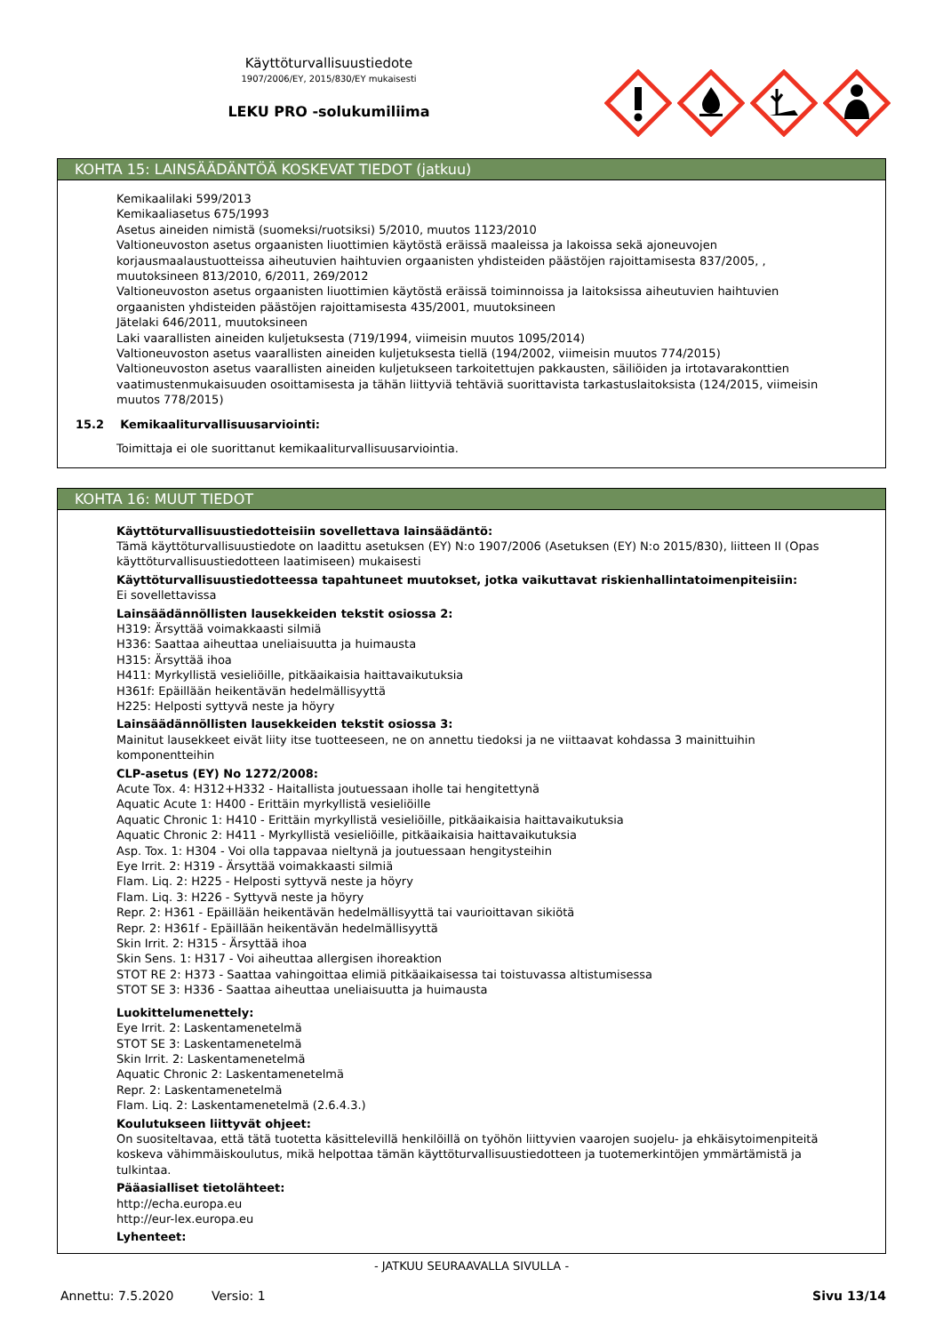Käyttöturvallisuustiedote
1907/2006/EY, 2015/830/EY mukaisesti
LEKU PRO -solukumiliima
KOHTA 15: LAINSÄÄDÄNTÖÄ KOSKEVAT TIEDOT (jatkuu)
Kemikaalilaki 599/2013
Kemikaaliasetus 675/1993
Asetus aineiden nimistä (suomeksi/ruotsiksi) 5/2010, muutos 1123/2010
Valtioneuvoston asetus orgaanisten liuottimien käytöstä eräissä maaleissa ja lakoissa sekä ajoneuvojen korjausmaalaustuotteissa aiheutuvien haihtuvien orgaanisten yhdisteiden päästöjen rajoittamisesta 837/2005, , muutoksineen 813/2010, 6/2011, 269/2012
Valtioneuvoston asetus orgaanisten liuottimien käytöstä eräissä toiminnoissa ja laitoksissa aiheutuvien haihtuvien orgaanisten yhdisteiden päästöjen rajoittamisesta 435/2001, muutoksineen
Jätelaki 646/2011, muutoksineen
Laki vaarallisten aineiden kuljetuksesta (719/1994, viimeisin muutos 1095/2014)
Valtioneuvoston asetus vaarallisten aineiden kuljetuksesta tiellä (194/2002, viimeisin muutos 774/2015)
Valtioneuvoston asetus vaarallisten aineiden kuljetukseen tarkoitettujen pakkausten, säiliöiden ja irtotavarakonttien vaatimustenmukaisuuden osoittamisesta ja tähän liittyviä tehtäviä suorittavista tarkastuslaitoksista (124/2015, viimeisin muutos 778/2015)
15.2 Kemikaaliturvallisuusarviointi:
Toimittaja ei ole suorittanut kemikaaliturvallisuusarviointia.
KOHTA 16: MUUT TIEDOT
Käyttöturvallisuustiedotteisiin sovellettava lainsäädäntö:
Tämä käyttöturvallisuustiedote on laadittu asetuksen (EY) N:o 1907/2006 (Asetuksen (EY) N:o 2015/830), liitteen II (Opas käyttöturvallisuustiedotteen laatimiseen) mukaisesti
Käyttöturvallisuustiedotteessa tapahtuneet muutokset, jotka vaikuttavat riskienhallintatoimenpiteisiin:
Ei sovellettavissa
Lainsäädännöllisten lausekkeiden tekstit osiossa 2:
H319: Ärsyttää voimakkaasti silmiä
H336: Saattaa aiheuttaa uneliaisuutta ja huimausta
H315: Ärsyttää ihoa
H411: Myrkyllistä vesieliöille, pitkäaikaisia haittavaikutuksia
H361f: Epäillään heikentävän hedelmällisyyttä
H225: Helposti syttyvä neste ja höyry
Lainsäädännöllisten lausekkeiden tekstit osiossa 3:
Mainitut lausekkeet eivät liity itse tuotteeseen, ne on annettu tiedoksi ja ne viittaavat kohdassa 3 mainittuihin komponentteihin
CLP-asetus (EY) No 1272/2008:
Acute Tox. 4: H312+H332 - Haitallista joutuessaan iholle tai hengitettynä
Aquatic Acute 1: H400 - Erittäin myrkyllistä vesieliöille
Aquatic Chronic 1: H410 - Erittäin myrkyllistä vesieliöille, pitkäaikaisia haittavaikutuksia
Aquatic Chronic 2: H411 - Myrkyllistä vesieliöille, pitkäaikaisia haittavaikutuksia
Asp. Tox. 1: H304 - Voi olla tappavaa nieltynä ja joutuessaan hengitysteihin
Eye Irrit. 2: H319 - Ärsyttää voimakkaasti silmiä
Flam. Liq. 2: H225 - Helposti syttyvä neste ja höyry
Flam. Liq. 3: H226 - Syttyvä neste ja höyry
Repr. 2: H361 - Epäillään heikentävän hedelmällisyyttä tai vaurioittavan sikiötä
Repr. 2: H361f - Epäillään heikentävän hedelmällisyyttä
Skin Irrit. 2: H315 - Ärsyttää ihoa
Skin Sens. 1: H317 - Voi aiheuttaa allergisen ihoreaktion
STOT RE 2: H373 - Saattaa vahingoittaa elimiä pitkäaikaisessa tai toistuvassa altistumisessa
STOT SE 3: H336 - Saattaa aiheuttaa uneliaisuutta ja huimausta
Luokittelumenettely:
Eye Irrit. 2: Laskentamenetelmä
STOT SE 3: Laskentamenetelmä
Skin Irrit. 2: Laskentamenetelmä
Aquatic Chronic 2: Laskentamenetelmä
Repr. 2: Laskentamenetelmä
Flam. Liq. 2: Laskentamenetelmä (2.6.4.3.)
Koulutukseen liittyvät ohjeet:
On suositeltavaa, että tätä tuotetta käsittelevillä henkilöillä on työhön liittyvien vaarojen suojelu- ja ehkäisytoimenpiteitä koskeva vähimmäiskoulutus, mikä helpottaa tämän käyttöturvallisuustiedotteen ja tuotemerkintöjen ymmärtämistä ja tulkintaa.
Pääasialliset tietolähteet:
http://echa.europa.eu
http://eur-lex.europa.eu
Lyhenteet:
- JATKUU SEURAAVALLA SIVULLA -
Annettu: 7.5.2020 Versio: 1 Sivu 13/14